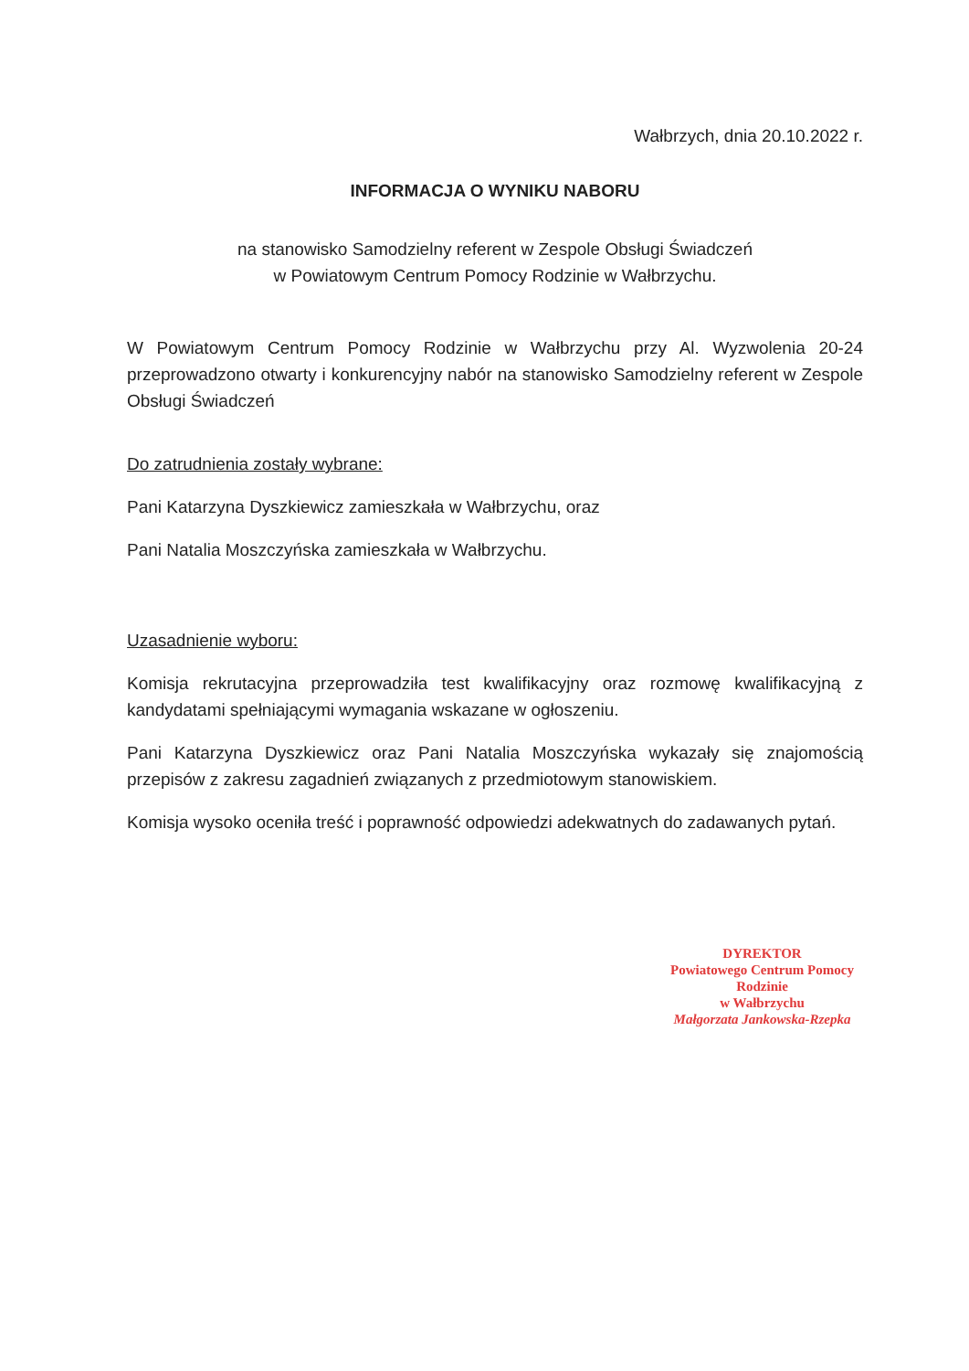Wałbrzych, dnia 20.10.2022 r.
INFORMACJA O WYNIKU NABORU
na stanowisko Samodzielny referent w Zespole Obsługi Świadczeń
w Powiatowym Centrum Pomocy Rodzinie w Wałbrzychu.
W Powiatowym Centrum Pomocy Rodzinie w Wałbrzychu przy Al. Wyzwolenia 20-24 przeprowadzono otwarty i konkurencyjny nabór na stanowisko Samodzielny referent w Zespole Obsługi Świadczeń
Do zatrudnienia zostały wybrane:
Pani Katarzyna Dyszkiewicz zamieszkała w Wałbrzychu, oraz
Pani Natalia Moszczyńska zamieszkała w Wałbrzychu.
Uzasadnienie wyboru:
Komisja rekrutacyjna przeprowadziła test kwalifikacyjny oraz rozmowę kwalifikacyjną z kandydatami spełniającymi wymagania wskazane w ogłoszeniu.
Pani Katarzyna Dyszkiewicz oraz Pani Natalia Moszczyńska wykazały się znajomością przepisów z zakresu zagadnień związanych z przedmiotowym stanowiskiem.
Komisja wysoko oceniła treść i poprawność odpowiedzi adekwatnych do zadawanych pytań.
DYREKTOR
Powiatowego Centrum Pomocy Rodzinie
w Wałbrzychu
Małgorzata Jankowska-Rzepka